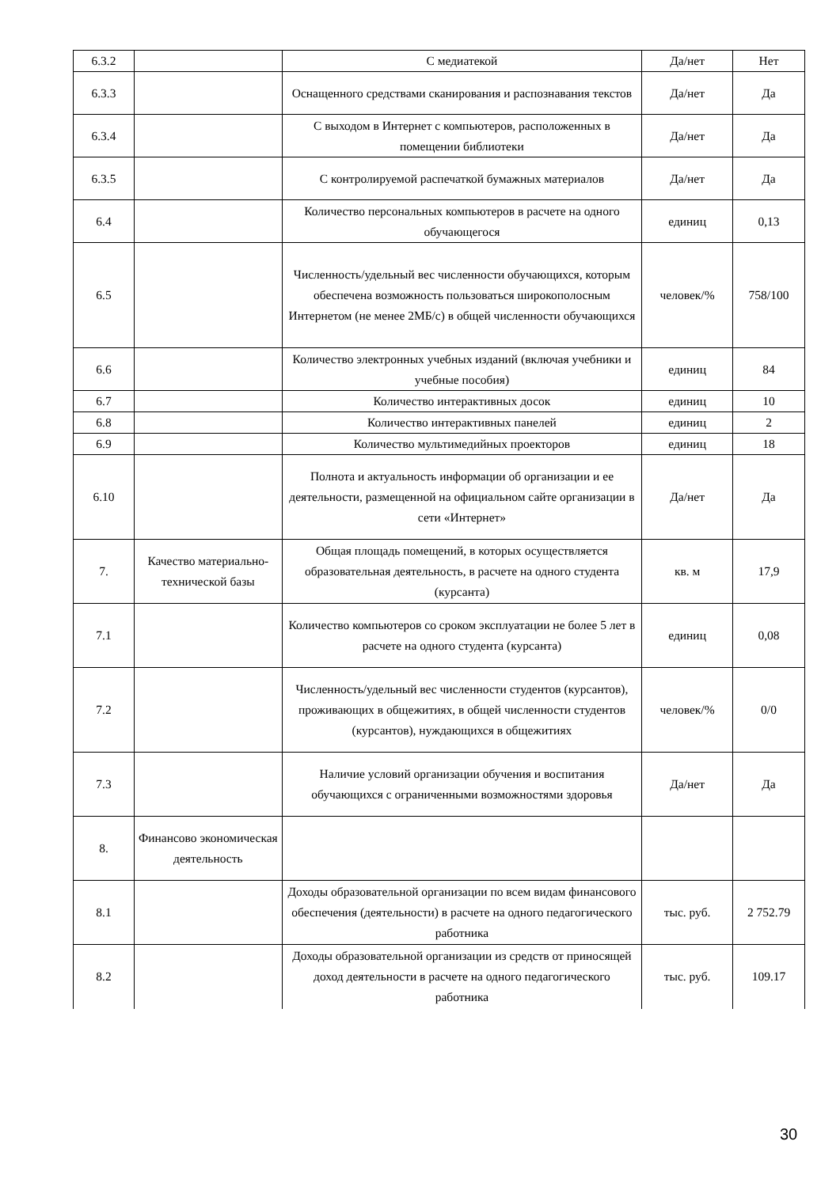| 6.3.2 | | С медиатекой | Да/нет | Нет |
| 6.3.3 | | Оснащенного средствами сканирования и распознавания текстов | Да/нет | Да |
| 6.3.4 | | С выходом в Интернет с компьютеров, расположенных в помещении библиотеки | Да/нет | Да |
| 6.3.5 | | С контролируемой распечаткой бумажных материалов | Да/нет | Да |
| 6.4 | | Количество персональных компьютеров в расчете на одного обучающегося | единиц | 0,13 |
| 6.5 | | Численность/удельный вес численности обучающихся, которым обеспечена возможность пользоваться широкополосным Интернетом (не менее 2МБ/с) в общей численности обучающихся | человек/% | 758/100 |
| 6.6 | | Количество электронных учебных изданий (включая учебники и учебные пособия) | единиц | 84 |
| 6.7 | | Количество интерактивных досок | единиц | 10 |
| 6.8 | | Количество интерактивных панелей | единиц | 2 |
| 6.9 | | Количество мультимедийных проекторов | единиц | 18 |
| 6.10 | | Полнота и актуальность информации об организации и ее деятельности, размещенной на официальном сайте организации в сети «Интернет» | Да/нет | Да |
| 7. | Качество материально-технической базы | Общая площадь помещений, в которых осуществляется образовательная деятельность, в расчете на одного студента (курсанта) | кв. м | 17,9 |
| 7.1 | | Количество компьютеров со сроком эксплуатации не более 5 лет в расчете на одного студента (курсанта) | единиц | 0,08 |
| 7.2 | | Численность/удельный вес численности студентов (курсантов), проживающих в общежитиях, в общей численности студентов (курсантов), нуждающихся в общежитиях | человек/% | 0/0 |
| 7.3 | | Наличие условий организации обучения и воспитания обучающихся с ограниченными возможностями здоровья | Да/нет | Да |
| 8. | Финансово экономическая деятельность | | | |
| 8.1 | | Доходы образовательной организации по всем видам финансового обеспечения (деятельности) в расчете на одного педагогического работника | тыс. руб. | 2 752.79 |
| 8.2 | | Доходы образовательной организации из средств от приносящей доход деятельности в расчете на одного педагогического работника | тыс. руб. | 109.17 |
30